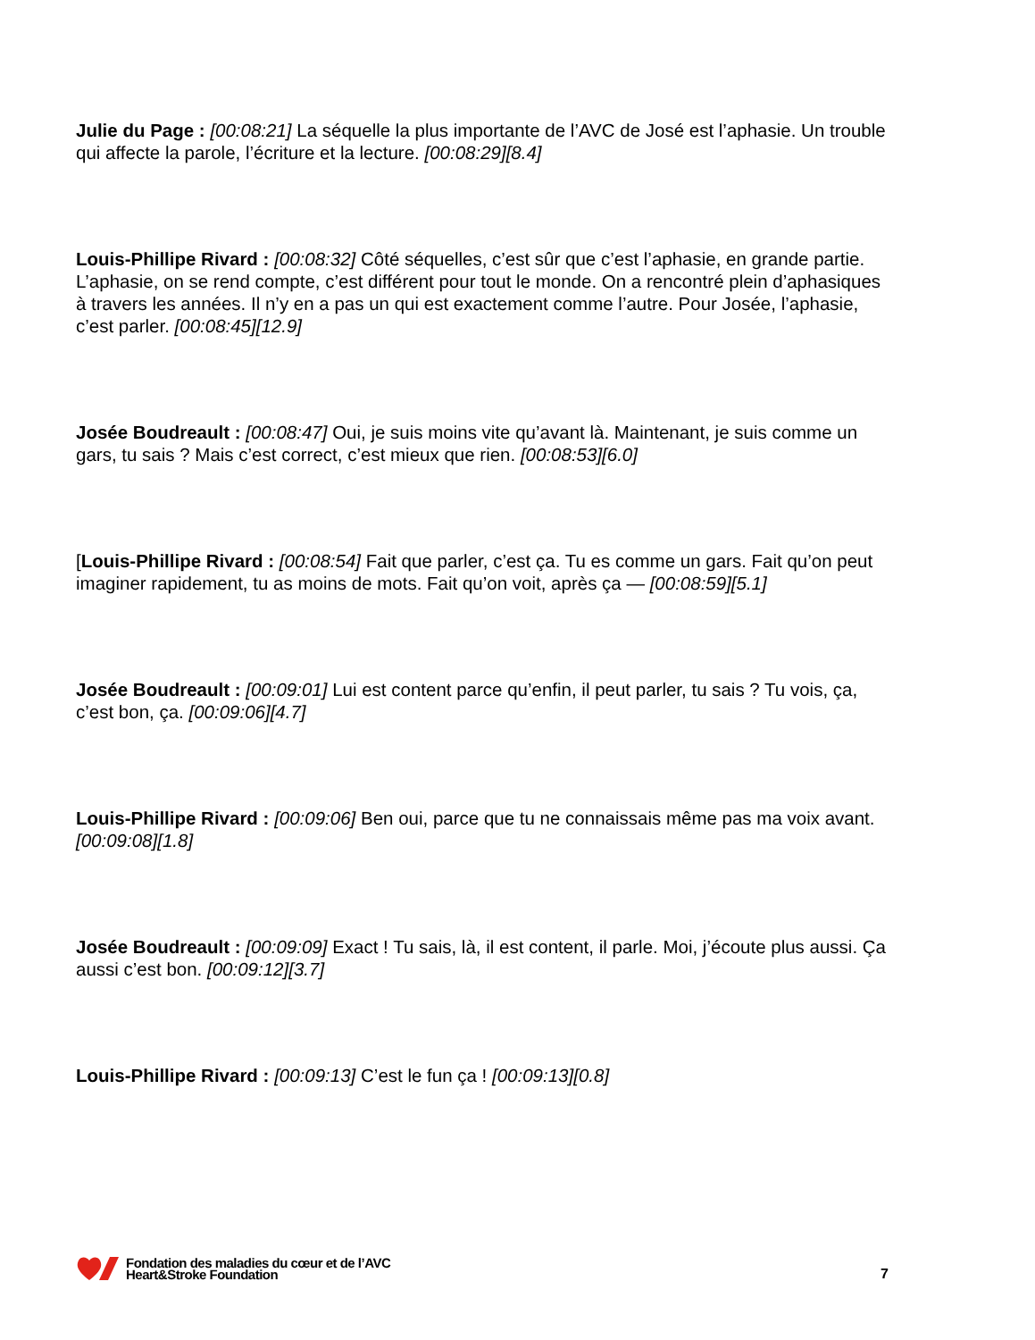Julie du Page : [00:08:21] La séquelle la plus importante de l’AVC de José est l’aphasie. Un trouble qui affecte la parole, l’écriture et la lecture. [00:08:29][8.4]
Louis-Phillipe Rivard : [00:08:32] Côté séquelles, c’est sûr que c’est l’aphasie, en grande partie. L’aphasie, on se rend compte, c’est différent pour tout le monde. On a rencontré plein d’aphasiques à travers les années. Il n’y en a pas un qui est exactement comme l’autre. Pour Josée, l’aphasie, c’est parler. [00:08:45][12.9]
Josée Boudreault : [00:08:47] Oui, je suis moins vite qu’avant là. Maintenant, je suis comme un gars, tu sais ? Mais c’est correct, c’est mieux que rien. [00:08:53][6.0]
[Louis-Phillipe Rivard : [00:08:54] Fait que parler, c’est ça. Tu es comme un gars. Fait qu’on peut imaginer rapidement, tu as moins de mots. Fait qu’on voit, après ça — [00:08:59][5.1]
Josée Boudreault : [00:09:01] Lui est content parce qu’enfin, il peut parler, tu sais ? Tu vois, ça, c’est bon, ça. [00:09:06][4.7]
Louis-Phillipe Rivard : [00:09:06] Ben oui, parce que tu ne connaissais même pas ma voix avant. [00:09:08][1.8]
Josée Boudreault : [00:09:09] Exact ! Tu sais, là, il est content, il parle. Moi, j’écoute plus aussi. Ça aussi c’est bon. [00:09:12][3.7]
Louis-Phillipe Rivard : [00:09:13] C’est le fun ça ! [00:09:13][0.8]
Fondation des maladies du cœur et de l’AVC
Heart&Stroke Foundation
7